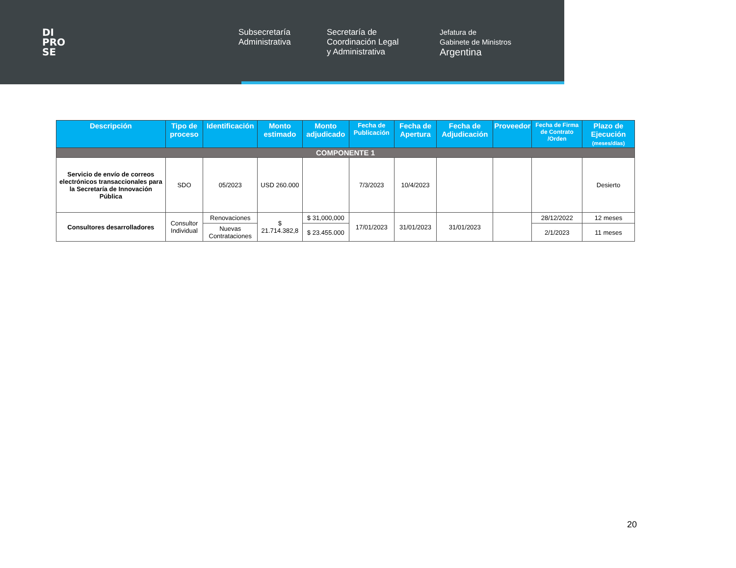DI
PRO
SE
Subsecretaría
Administrativa
Secretaría de
Coordinación Legal
y Administrativa
Jefatura de
Gabinete de Ministros
Argentina
| Descripción | Tipo de proceso | Identificación | Monto estimado | Monto adjudicado | Fecha de Publicación | Fecha de Apertura | Fecha de Adjudicación | Proveedor | Fecha de Firma de Contrato /Orden | Plazo de Ejecución (meses/días) |
| --- | --- | --- | --- | --- | --- | --- | --- | --- | --- | --- |
| COMPONENTE 1 | | | | | | | | | | |
| Servicio de envío de correos electrónicos transaccionales para la Secretaría de Innovación Pública | SDO | 05/2023 | USD 260.000 | | 7/3/2023 | 10/4/2023 | | | | Desierto |
| Consultores desarrolladores | Consultor Individual | Renovaciones | $ 21.714.382,8 | $ 31,000,000 | 17/01/2023 | 31/01/2023 | 31/01/2023 | | 28/12/2022 | 12 meses |
| | | Nuevas Contrataciones | | $ 23.455.000 | | | | | 2/1/2023 | 11 meses |
20